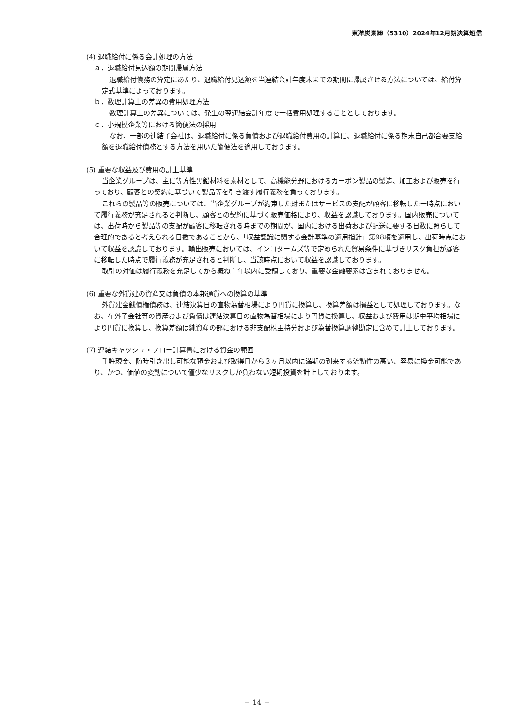東洋炭素㈱（5310）2024年12月期決算短信
(4) 退職給付に係る会計処理の方法
ａ．退職給付見込額の期間帰属方法
退職給付債務の算定にあたり、退職給付見込額を当連結会計年度末までの期間に帰属させる方法については、給付算定式基準によっております。
ｂ．数理計算上の差異の費用処理方法
数理計算上の差異については、発生の翌連結会計年度で一括費用処理することとしております。
ｃ．小規模企業等における簡便法の採用
なお、一部の連結子会社は、退職給付に係る負債および退職給付費用の計算に、退職給付に係る期末自己都合要支給額を退職給付債務とする方法を用いた簡便法を適用しております。
(5) 重要な収益及び費用の計上基準
当企業グループは、主に等方性黒鉛材料を素材として、高機能分野におけるカーボン製品の製造、加工および販売を行っており、顧客との契約に基づいて製品等を引き渡す履行義務を負っております。
これらの製品等の販売については、当企業グループが約束した財またはサービスの支配が顧客に移転した一時点において履行義務が充足されると判断し、顧客との契約に基づく販売価格により、収益を認識しております。国内販売については、出荷時から製品等の支配が顧客に移転される時までの期間が、国内における出荷および配送に要する日数に照らして合理的であると考えられる日数であることから、「収益認識に関する会計基準の適用指針」第98項を適用し、出荷時点において収益を認識しております。輸出販売においては、インコタームズ等で定められた貿易条件に基づきリスク負担が顧客に移転した時点で履行義務が充足されると判断し、当該時点において収益を認識しております。
取引の対価は履行義務を充足してから概ね１年以内に受領しており、重要な金融要素は含まれておりません。
(6) 重要な外貨建の資産又は負債の本邦通貨への換算の基準
外貨建金銭債権債務は、連結決算日の直物為替相場により円貨に換算し、換算差額は損益として処理しております。なお、在外子会社等の資産および負債は連結決算日の直物為替相場により円貨に換算し、収益および費用は期中平均相場により円貨に換算し、換算差額は純資産の部における非支配株主持分および為替換算調整勘定に含めて計上しております。
(7) 連結キャッシュ・フロー計算書における資金の範囲
手許現金、随時引き出し可能な預金および取得日から３ヶ月以内に満期の到来する流動性の高い、容易に換金可能であり、かつ、価値の変動について僅少なリスクしか負わない短期投資を計上しております。
－ 14 －